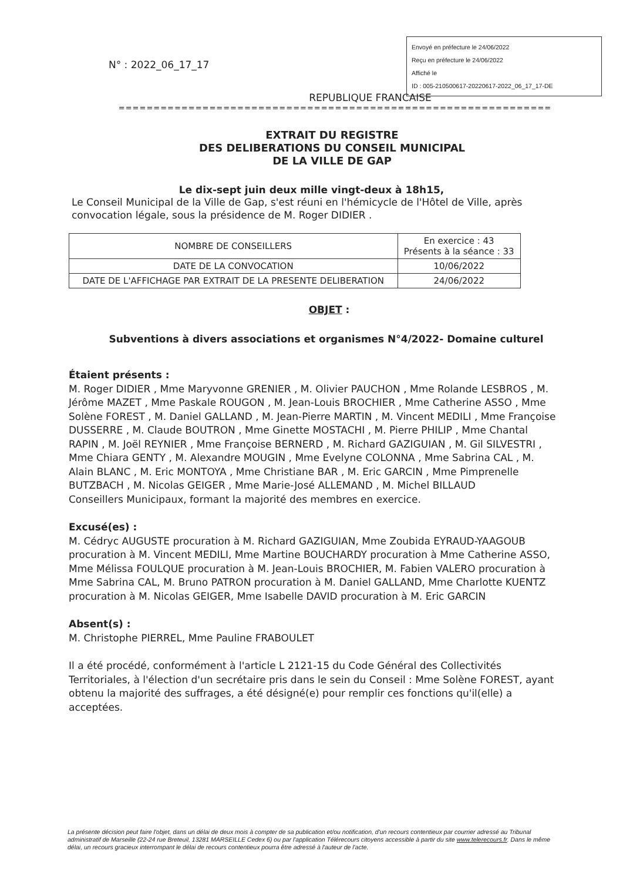N° : 2022_06_17_17
Envoyé en préfecture le 24/06/2022
Reçu en préfecture le 24/06/2022
Affiché le
ID : 005-210500617-20220617-2022_06_17_17-DE
REPUBLIQUE FRANCAISE
==============================================================
EXTRAIT DU REGISTRE
DES DELIBERATIONS DU CONSEIL MUNICIPAL
DE LA VILLE DE GAP
Le dix-sept juin deux mille vingt-deux à 18h15,
Le Conseil Municipal de la Ville de Gap, s'est réuni en l'hémicycle de l'Hôtel de Ville, après convocation légale, sous la présidence de M. Roger DIDIER .
| NOMBRE DE CONSEILLERS | En exercice : 43 Présents à la séance : 33 |
| DATE DE LA CONVOCATION | 10/06/2022 |
| DATE DE L'AFFICHAGE PAR EXTRAIT DE LA PRESENTE DELIBERATION | 24/06/2022 |
OBJET :
Subventions à divers associations et organismes N°4/2022- Domaine culturel
Étaient présents :
M. Roger DIDIER , Mme Maryvonne GRENIER , M. Olivier PAUCHON , Mme Rolande LESBROS , M. Jérôme MAZET , Mme Paskale ROUGON , M. Jean-Louis BROCHIER , Mme Catherine ASSO , Mme Solène FOREST , M. Daniel GALLAND , M. Jean-Pierre MARTIN , M. Vincent MEDILI , Mme Françoise DUSSERRE , M. Claude BOUTRON , Mme Ginette MOSTACHI , M. Pierre PHILIP , Mme Chantal RAPIN , M. Joël REYNIER , Mme Françoise BERNERD , M. Richard GAZIGUIAN , M. Gil SILVESTRI , Mme Chiara GENTY , M. Alexandre MOUGIN , Mme Evelyne COLONNA , Mme Sabrina CAL , M. Alain BLANC , M. Eric MONTOYA , Mme Christiane BAR , M. Eric GARCIN , Mme Pimprenelle BUTZBACH , M. Nicolas GEIGER , Mme Marie-José ALLEMAND , M. Michel BILLAUD
Conseillers Municipaux, formant la majorité des membres en exercice.
Excusé(es) :
M. Cédryc AUGUSTE procuration à M. Richard GAZIGUIAN, Mme Zoubida EYRAUD-YAAGOUB procuration à M. Vincent MEDILI, Mme Martine BOUCHARDY procuration à Mme Catherine ASSO, Mme Mélissa FOULQUE procuration à M. Jean-Louis BROCHIER, M. Fabien VALERO procuration à Mme Sabrina CAL, M. Bruno PATRON procuration à M. Daniel GALLAND, Mme Charlotte KUENTZ procuration à M. Nicolas GEIGER, Mme Isabelle DAVID procuration à M. Eric GARCIN
Absent(s) :
M. Christophe PIERREL, Mme Pauline FRABOULET
Il a été procédé, conformément à l'article L 2121-15 du Code Général des Collectivités Territoriales, à l'élection d'un secrétaire pris dans le sein du Conseil : Mme Solène FOREST, ayant obtenu la majorité des suffrages, a été désigné(e) pour remplir ces fonctions qu'il(elle) a acceptées.
La présente décision peut faire l'objet, dans un délai de deux mois à compter de sa publication et/ou notification, d'un recours contentieux par courrier adressé au Tribunal administratif de Marseille (22-24 rue Breteuil, 13281 MARSEILLE Cedex 6) ou par l'application Télérecours citoyens accessible à partir du site www.telerecours.fr. Dans le même délai, un recours gracieux interrompant le délai de recours contentieux pourra être adressé à l'auteur de l'acte.